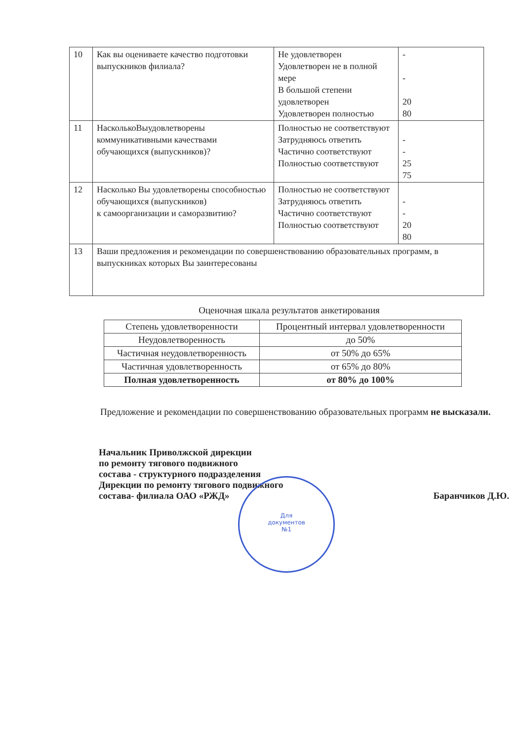| 10 | Как вы оцениваете качество подготовки выпускников филиала? | Не удовлетворен Удовлетворен не в полной мере В большой степени удовлетворен Удовлетворен полностью | - - 20 80 |
| 11 | НасколькоВыудовлетворены коммуникативными качествами обучающихся (выпускников)? | Полностью не соответствуют Затрудняюсь ответить Частично соответствуют Полностью соответствуют | - - 25 75 |
| 12 | Насколько Вы удовлетворены способностью обучающихся (выпускников) к самоорганизации и саморазвитию? | Полностью не соответствуют Затрудняюсь ответить Частично соответствуют Полностью соответствуют | - - 20 80 |
| 13 | Ваши предложения и рекомендации по совершенствованию образовательных программ, в выпускниках которых Вы заинтересованы | | |
Оценочная шкала результатов анкетирования
| Степень удовлетворенности | Процентный интервал удовлетворенности |
| --- | --- |
| Неудовлетворенность | до 50% |
| Частичная неудовлетворенность | от 50% до 65% |
| Частичная удовлетворенность | от 65% до 80% |
| Полная удовлетворенность | от 80% до 100% |
Предложение и рекомендации по совершенствованию образовательных программ не высказали.
Начальник Приволжской дирекции
по ремонту тягового подвижного
состава - структурного подразделения
Дирекции по ремонту тягового подвижного
состава- филиала ОАО «РЖД»
Баранчиков Д.Ю.
Для
документов
№1